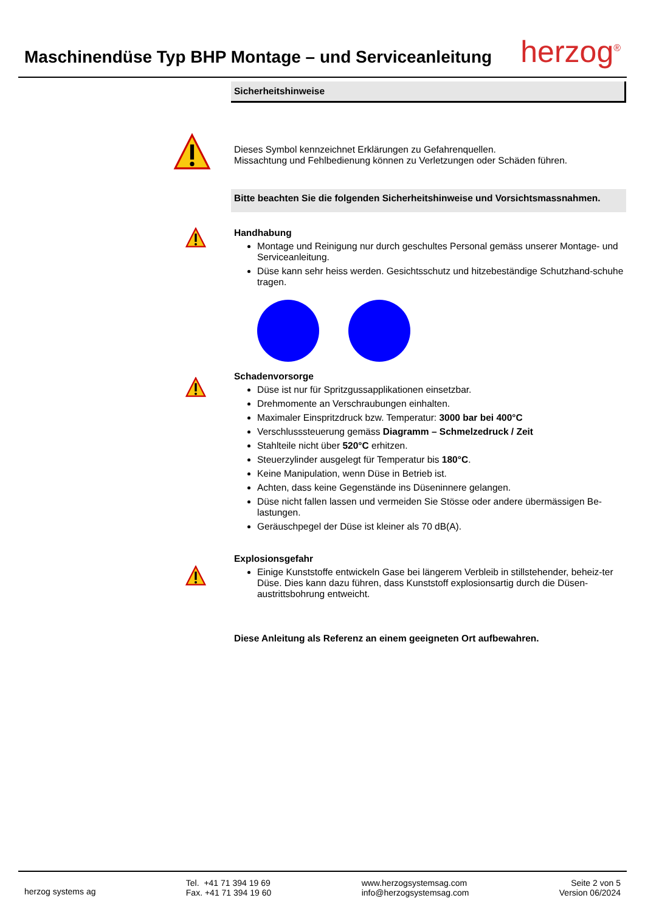Maschinendüse Typ BHP Montage – und Serviceanleitung
herzog<sup>®</sup>
Sicherheitshinweise
Dieses Symbol kennzeichnet Erklärungen zu Gefahrenquellen.
Missachtung und Fehlbedienung können zu Verletzungen oder Schäden führen.
Bitte beachten Sie die folgenden Sicherheitshinweise und Vorsichtsmassnahmen.
Handhabung
Montage und Reinigung nur durch geschultes Personal gemäss unserer Montage- und Serviceanleitung.
Düse kann sehr heiss werden. Gesichtsschutz und hitzebeständige Schutzhand-schuhe tragen.
Schadenvorsorge
Düse ist nur für Spritzgussapplikationen einsetzbar.
Drehmomente an Verschraubungen einhalten.
Maximaler Einspritzdruck bzw. Temperatur: 3000 bar bei 400°C
Verschlusssteuerung gemäss Diagramm – Schmelzedruck / Zeit
Stahlteile nicht über 520°C erhitzen.
Steuerzylinder ausgelegt für Temperatur bis 180°C.
Keine Manipulation, wenn Düse in Betrieb ist.
Achten, dass keine Gegenstände ins Düseninnere gelangen.
Düse nicht fallen lassen und vermeiden Sie Stösse oder andere übermässigen Be-lastungen.
Geräuschpegel der Düse ist kleiner als 70 dB(A).
Explosionsgefahr
Einige Kunststoffe entwickeln Gase bei längerem Verbleib in stillstehender, beheiz-ter Düse. Dies kann dazu führen, dass Kunststoff explosionsartig durch die Düsen-austrittsbohrung entweicht.
Diese Anleitung als Referenz an einem geeigneten Ort aufbewahren.
herzog systems ag
Tel. +41 71 394 19 69
Fax. +41 71 394 19 60
www.herzogsystemsag.com
info@herzogsystemsag.com
Seite 2 von 5
Version 06/2024